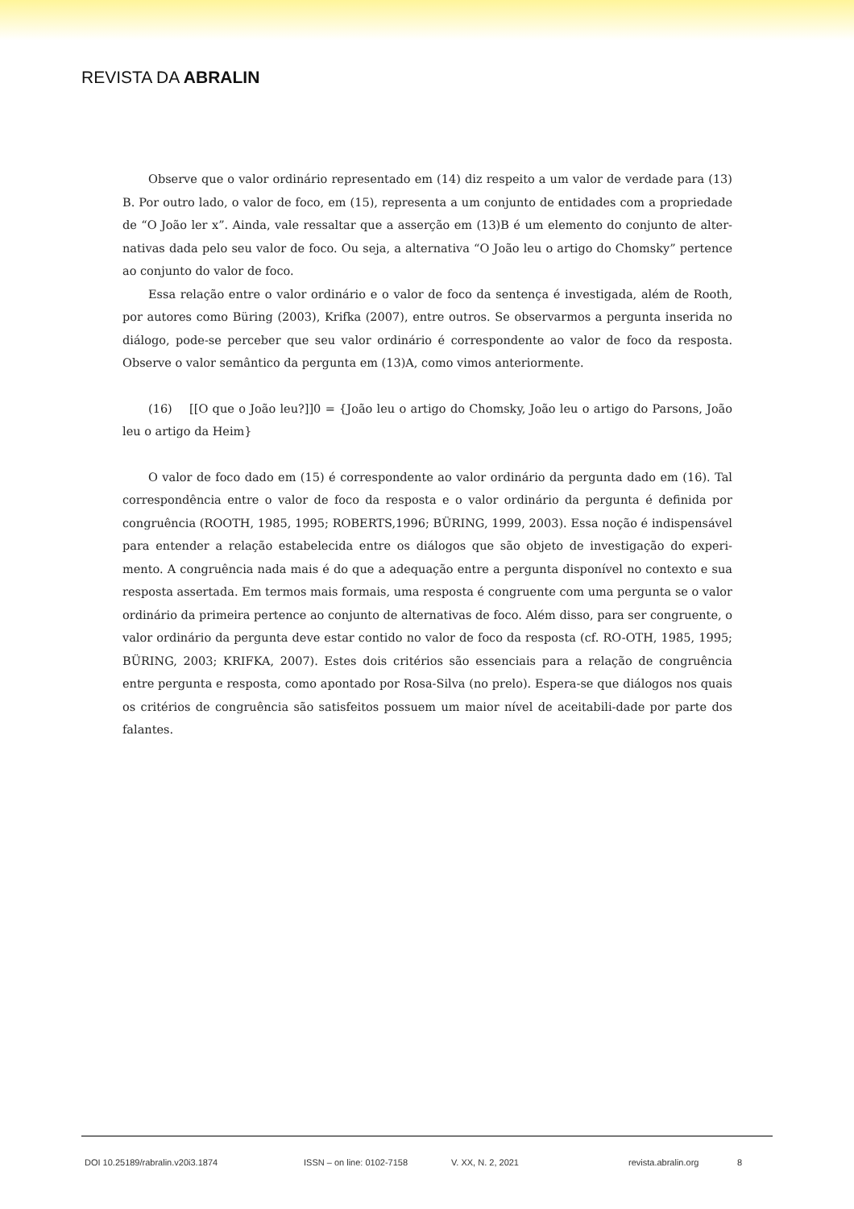REVISTA DA ABRALIN
Observe que o valor ordinário representado em (14) diz respeito a um valor de verdade para (13) B. Por outro lado, o valor de foco, em (15), representa a um conjunto de entidades com a propriedade de “O João ler x”. Ainda, vale ressaltar que a asserção em (13)B é um elemento do conjunto de alter-nativas dada pelo seu valor de foco. Ou seja, a alternativa “O João leu o artigo do Chomsky” pertence ao conjunto do valor de foco.
Essa relação entre o valor ordinário e o valor de foco da sentença é investigada, além de Rooth, por autores como Büring (2003), Krifka (2007), entre outros. Se observarmos a pergunta inserida no diálogo, pode-se perceber que seu valor ordinário é correspondente ao valor de foco da resposta. Observe o valor semântico da pergunta em (13)A, como vimos anteriormente.
(16) [[O que o João leu?]]0 = {João leu o artigo do Chomsky, João leu o artigo do Parsons, João leu o artigo da Heim}
O valor de foco dado em (15) é correspondente ao valor ordinário da pergunta dado em (16). Tal correspondência entre o valor de foco da resposta e o valor ordinário da pergunta é definida por congruência (ROOTH, 1985, 1995; ROBERTS,1996; BÜRING, 1999, 2003). Essa noção é indispensável para entender a relação estabelecida entre os diálogos que são objeto de investigação do experi-mento. A congruência nada mais é do que a adequação entre a pergunta disponível no contexto e sua resposta assertada. Em termos mais formais, uma resposta é congruente com uma pergunta se o valor ordinário da primeira pertence ao conjunto de alternativas de foco. Além disso, para ser congruente, o valor ordinário da pergunta deve estar contido no valor de foco da resposta (cf. RO-OTH, 1985, 1995; BÜRING, 2003; KRIFKA, 2007). Estes dois critérios são essenciais para a relação de congruência entre pergunta e resposta, como apontado por Rosa-Silva (no prelo). Espera-se que diálogos nos quais os critérios de congruência são satisfeitos possuem um maior nível de aceitabili-dade por parte dos falantes.
DOI 10.25189/rabralin.v20i3.1874 ISSN – on line: 0102-7158 V. XX, N. 2, 2021 revista.abralin.org 8